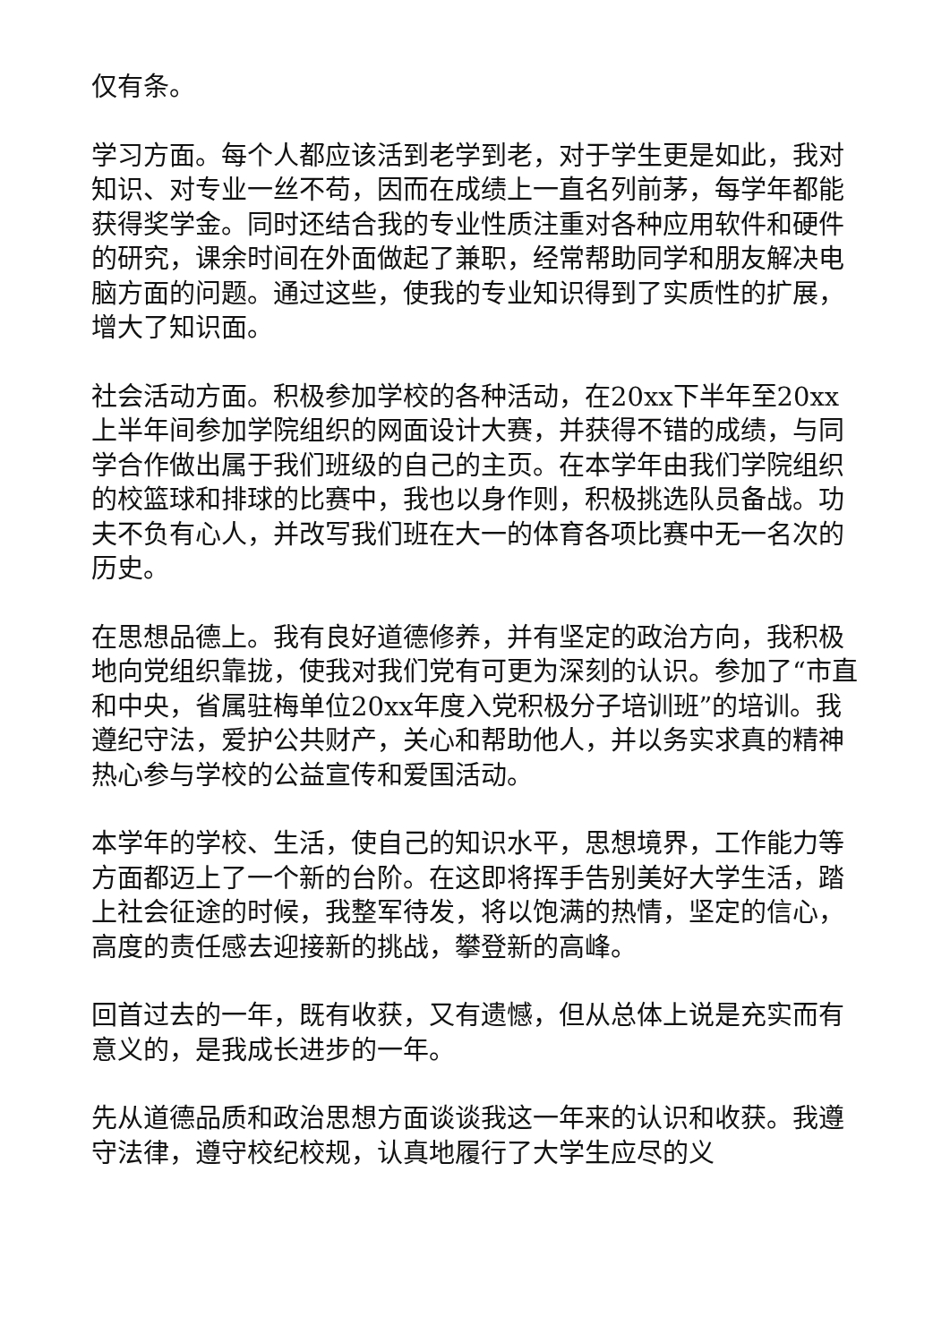仅有条。
学习方面。每个人都应该活到老学到老，对于学生更是如此，我对知识、对专业一丝不苟，因而在成绩上一直名列前茅，每学年都能获得奖学金。同时还结合我的专业性质注重对各种应用软件和硬件的研究，课余时间在外面做起了兼职，经常帮助同学和朋友解决电脑方面的问题。通过这些，使我的专业知识得到了实质性的扩展，增大了知识面。
社会活动方面。积极参加学校的各种活动，在20xx下半年至20xx上半年间参加学院组织的网面设计大赛，并获得不错的成绩，与同学合作做出属于我们班级的自己的主页。在本学年由我们学院组织的校篮球和排球的比赛中，我也以身作则，积极挑选队员备战。功夫不负有心人，并改写我们班在大一的体育各项比赛中无一名次的历史。
在思想品德上。我有良好道德修养，并有坚定的政治方向，我积极地向党组织靠拢，使我对我们党有可更为深刻的认识。参加了“市直和中央，省属驻梅单位20xx年度入党积极分子培训班”的培训。我遵纪守法，爱护公共财产，关心和帮助他人，并以务实求真的精神热心参与学校的公益宣传和爱国活动。
本学年的学校、生活，使自己的知识水平，思想境界，工作能力等方面都迈上了一个新的台阶。在这即将挥手告别美好大学生活，踏上社会征途的时候，我整军待发，将以饱满的热情，坚定的信心，高度的责任感去迎接新的挑战，攀登新的高峰。
回首过去的一年，既有收获，又有遗憾，但从总体上说是充实而有意义的，是我成长进步的一年。
先从道德品质和政治思想方面谈谈我这一年来的认识和收获。我遵守法律，遵守校纪校规，认真地履行了大学生应尽的义